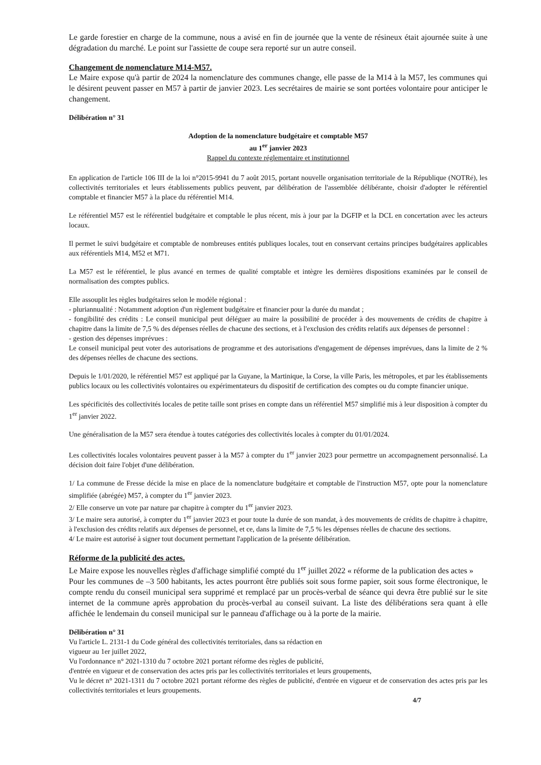Le garde forestier en charge de la commune, nous a avisé en fin de journée que la vente de résineux était ajournée suite à une dégradation du marché. Le point sur l'assiette de coupe sera reporté sur un autre conseil.
Changement de nomenclature M14-M57.
Le Maire expose qu'à partir de 2024 la nomenclature des communes change, elle passe de la M14 à la M57, les communes qui le désirent peuvent passer en M57 à partir de janvier 2023. Les secrétaires de mairie se sont portées volontaire pour anticiper le changement.
Délibération n° 31
Adoption de la nomenclature budgétaire et comptable M57
au 1<sup>er</sup> janvier 2023
Rappel du contexte réglementaire et institutionnel
En application de l'article 106 III de la loi n°2015-9941 du 7 août 2015, portant nouvelle organisation territoriale de la République (NOTRé), les collectivités territoriales et leurs établissements publics peuvent, par délibération de l'assemblée délibérante, choisir d'adopter le référentiel comptable et financier M57 à la place du référentiel M14.
Le référentiel M57 est le référentiel budgétaire et comptable le plus récent, mis à jour par la DGFIP et la DCL en concertation avec les acteurs locaux.
Il permet le suivi budgétaire et comptable de nombreuses entités publiques locales, tout en conservant certains principes budgétaires applicables aux référentiels M14, M52 et M71.
La M57 est le référentiel, le plus avancé en termes de qualité comptable et intègre les dernières dispositions examinées par le conseil de normalisation des comptes publics.
Elle assouplit les règles budgétaires selon le modèle régional :
- pluriannualité : Notamment adoption d'un règlement budgétaire et financier pour la durée du mandat ;
- fongibilité des crédits : Le conseil municipal peut déléguer au maire la possibilité de procéder à des mouvements de crédits de chapitre à chapitre dans la limite de 7,5 % des dépenses réelles de chacune des sections, et à l'exclusion des crédits relatifs aux dépenses de personnel :
- gestion des dépenses imprévues :
Le conseil municipal peut voter des autorisations de programme et des autorisations d'engagement de dépenses imprévues, dans la limite de 2 % des dépenses réelles de chacune des sections.
Depuis le 1/01/2020, le référentiel M57 est appliqué par la Guyane, la Martinique, la Corse, la ville Paris, les métropoles, et par les établissements publics locaux ou les collectivités volontaires ou expérimentateurs du dispositif de certification des comptes ou du compte financier unique.
Les spécificités des collectivités locales de petite taille sont prises en compte dans un référentiel M57 simplifié mis à leur disposition à compter du 1<sup>er</sup> janvier 2022.
Une généralisation de la M57 sera étendue à toutes catégories des collectivités locales à compter du 01/01/2024.
Les collectivités locales volontaires peuvent passer à la M57 à compter du 1<sup>er</sup> janvier 2023 pour permettre un accompagnement personnalisé. La décision doit faire l'objet d'une délibération.
1/ La commune de Fresse décide la mise en place de la nomenclature budgétaire et comptable de l'instruction M57, opte pour la nomenclature simplifiée (abrégée) M57, à compter du 1<sup>er</sup> janvier 2023.
2/ Elle conserve un vote par nature par chapitre à compter du 1<sup>er</sup> janvier 2023.
3/ Le maire sera autorisé, à compter du 1<sup>er</sup> janvier 2023 et pour toute la durée de son mandat, à des mouvements de crédits de chapitre à chapitre, à l'exclusion des crédits relatifs aux dépenses de personnel, et ce, dans la limite de 7,5 % les dépenses réelles de chacune des sections.
4/ Le maire est autorisé à signer tout document permettant l'application de la présente délibération.
Réforme de la publicité des actes.
Le Maire expose les nouvelles règles d'affichage simplifié compté du 1<sup>er</sup> juillet 2022 « réforme de la publication des actes »
Pour les communes de –3 500 habitants, les actes pourront être publiés soit sous forme papier, soit sous forme électronique, le compte rendu du conseil municipal sera supprimé et remplacé par un procès-verbal de séance qui devra être publié sur le site internet de la commune après approbation du procès-verbal au conseil suivant. La liste des délibérations sera quant à elle affichée le lendemain du conseil municipal sur le panneau d'affichage ou à la porte de la mairie.
Délibération n° 31
Vu l'article L. 2131-1 du Code général des collectivités territoriales, dans sa rédaction en
vigueur au 1er juillet 2022,
Vu l'ordonnance n° 2021-1310 du 7 octobre 2021 portant réforme des règles de publicité,
d'entrée en vigueur et de conservation des actes pris par les collectivités territoriales et leurs groupements,
Vu le décret n° 2021-1311 du 7 octobre 2021 portant réforme des règles de publicité, d'entrée en vigueur et de conservation des actes pris par les collectivités territoriales et leurs groupements.
4/7